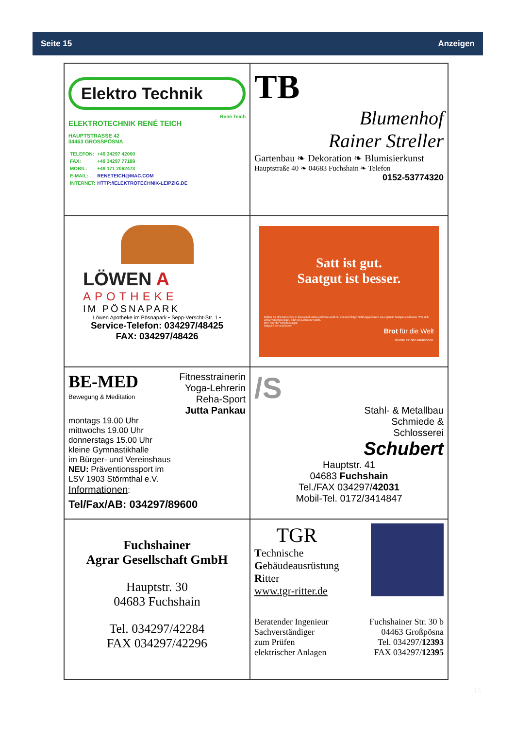Seite 15 Anzeigen
Elektro Technik
René Teich
ELEKTROTECHNIK RENÉ TEICH
HAUPTSTRASSE 42
04463 GROSSPÖSNA
| TELEFON: | +49 34297 42000 |
| FAX: | +49 34297 77188 |
| MOBIL: | +49 171 2062473 |
| E-MAIL: | RENETEICH@MAC.COM |
| INTERNET: | HTTP://ELEKTROTECHNIK-LEIPZIG.DE |
TB
Blumenhof
Rainer Streller
Gartenbau ❧ Dekoration ❧ Blumisierkunst
Hauptstraße 40 ❧ 04683 Fuchshain ❧ Telefon
0152-53774320
LÖWEN A
APOTHEKE
IM PÖSNAPARK
Löwen Apotheke im Pösnapark • Sepp-Verscht-Str. 1 •
Service-Telefon: 034297/48425
FAX: 034297/48426
Satt ist gut.
Saatgut ist besser.
Helfen Sie den Menschen in Kenia und vielen anderen Ländern, lebenswichtige Nahrungspflanzen aus eigenem Saatgut anzubauen. Wer sich selbst versorgen kann, führt ein Leben in Würde.
brot-fuer-die-welt.de/saatgut
Mitglied der actalliance
Brot für die Welt
Würde für den Menschen.
BE-MED
Bewegung & Meditation
Fitnesstrainerin
Yoga-Lehrerin
Reha-Sport
Jutta Pankau
montags 19.00 Uhr
mittwochs 19.00 Uhr
donnerstags 15.00 Uhr
kleine Gymnastikhalle
im Bürger- und Vereinshaus
NEU: Präventionssport im
LSV 1903 Störmthal e.V.
Informationen:
Tel/Fax/AB: 034297/89600
/S
Stahl- & Metallbau
Schmiede &
Schlosserei
Schubert
Hauptstr. 41
04683 Fuchshain
Tel./FAX 034297/42031
Mobil-Tel. 0172/3414847
Fuchshainer
Agrar Gesellschaft GmbH
Hauptstr. 30
04683 Fuchshain
Tel. 034297/42284
FAX 034297/42296
TGR
Technische
Gebäudeausrüstung
Ritter
www.tgr-ritter.de
Beratender Ingenieur
Sachverständiger
zum Prüfen
elektrischer Anlagen
Fuchshainer Str. 30 b
04463 Großpösna
Tel. 034297/12393
FAX 034297/12395
15